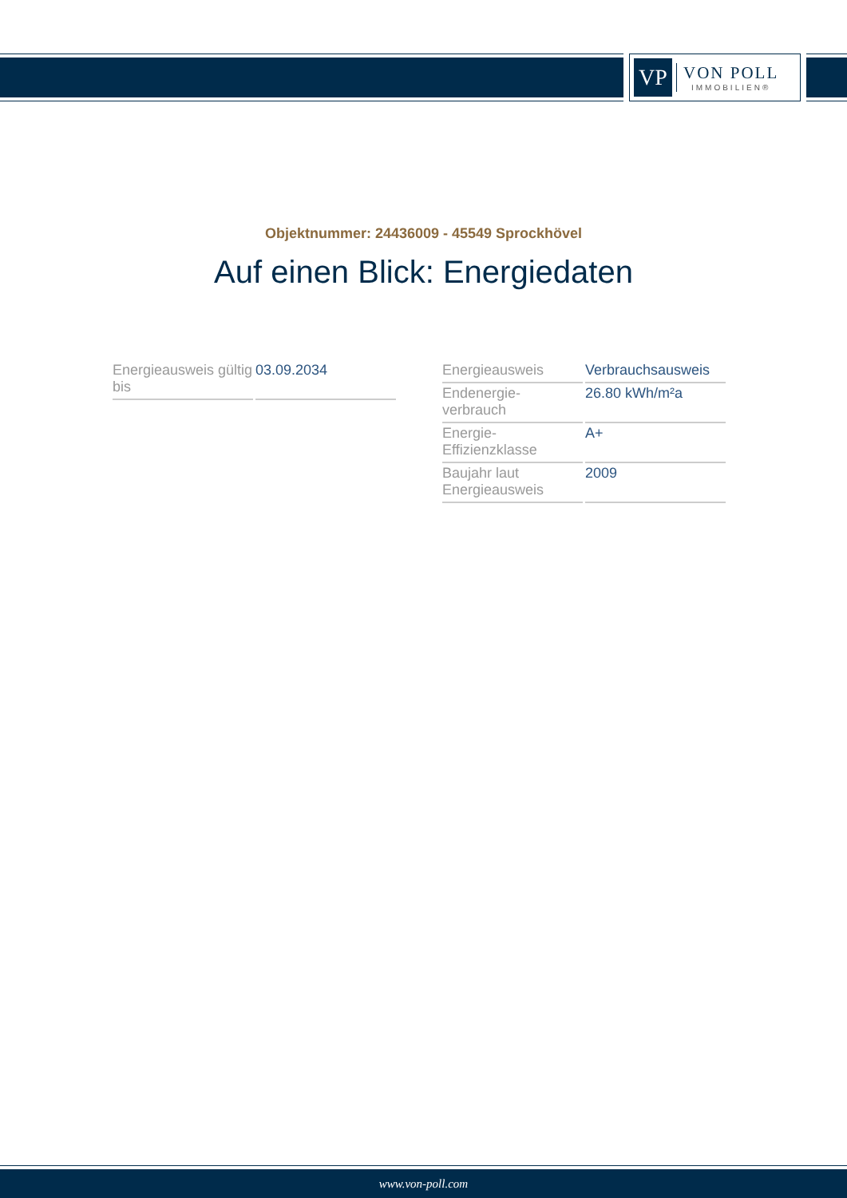VP
VON POLL
IMMOBILIEN®
Objektnummer: 24436009 - 45549 Sprockhövel
Auf einen Blick: Energiedaten
| Energieausweis gültig bis | 03.09.2034 |
| Energieausweis | Verbrauchsausweis |
| Endenergie-verbrauch | 26.80 kWh/m²a |
| Energie-Effizienzklasse | A+ |
| Baujahr laut Energieausweis | 2009 |
www.von-poll.com